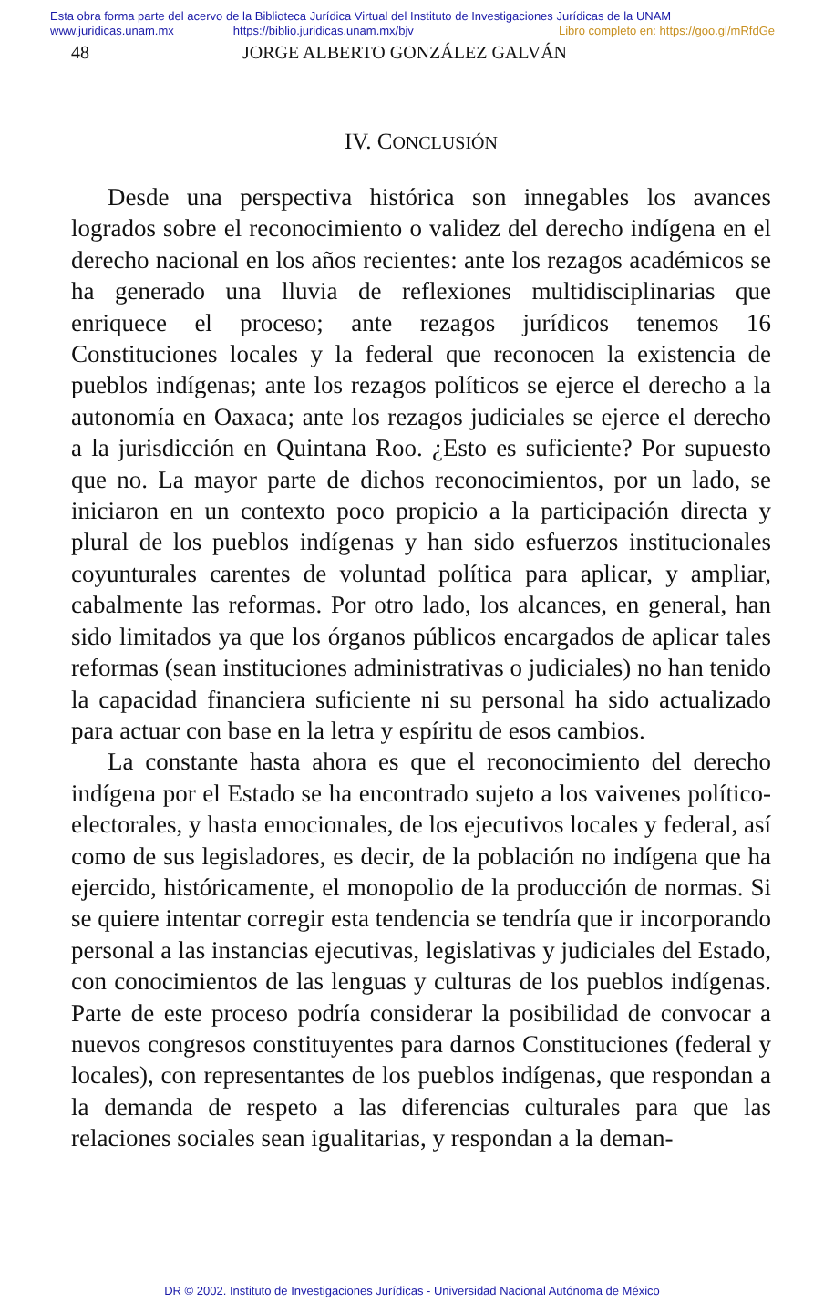Esta obra forma parte del acervo de la Biblioteca Jurídica Virtual del Instituto de Investigaciones Jurídicas de la UNAM
www.juridicas.unam.mx https://biblio.juridicas.unam.mx/bjv Libro completo en: https://goo.gl/mRfdGe
48 JORGE ALBERTO GONZÁLEZ GALVÁN
IV. CONCLUSIÓN
Desde una perspectiva histórica son innegables los avances logrados sobre el reconocimiento o validez del derecho indígena en el derecho nacional en los años recientes: ante los rezagos académicos se ha generado una lluvia de reflexiones multidisciplinarias que enriquece el proceso; ante rezagos jurídicos tenemos 16 Constituciones locales y la federal que reconocen la existencia de pueblos indígenas; ante los rezagos políticos se ejerce el derecho a la autonomía en Oaxaca; ante los rezagos judiciales se ejerce el derecho a la jurisdicción en Quintana Roo. ¿Esto es suficiente? Por supuesto que no. La mayor parte de dichos reconocimientos, por un lado, se iniciaron en un contexto poco propicio a la participación directa y plural de los pueblos indígenas y han sido esfuerzos institucionales coyunturales carentes de voluntad política para aplicar, y ampliar, cabalmente las reformas. Por otro lado, los alcances, en general, han sido limitados ya que los órganos públicos encargados de aplicar tales reformas (sean instituciones administrativas o judiciales) no han tenido la capacidad financiera suficiente ni su personal ha sido actualizado para actuar con base en la letra y espíritu de esos cambios.
La constante hasta ahora es que el reconocimiento del derecho indígena por el Estado se ha encontrado sujeto a los vaivenes político-electorales, y hasta emocionales, de los ejecutivos locales y federal, así como de sus legisladores, es decir, de la población no indígena que ha ejercido, históricamente, el monopolio de la producción de normas. Si se quiere intentar corregir esta tendencia se tendría que ir incorporando personal a las instancias ejecutivas, legislativas y judiciales del Estado, con conocimientos de las lenguas y culturas de los pueblos indígenas. Parte de este proceso podría considerar la posibilidad de convocar a nuevos congresos constituyentes para darnos Constituciones (federal y locales), con representantes de los pueblos indígenas, que respondan a la demanda de respeto a las diferencias culturales para que las relaciones sociales sean igualitarias, y respondan a la deman-
DR © 2002. Instituto de Investigaciones Jurídicas - Universidad Nacional Autónoma de México